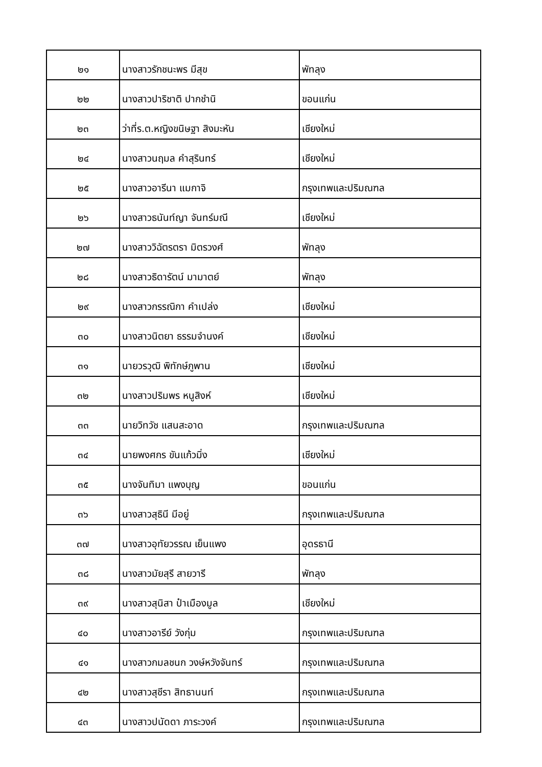| ๒๑ | นางสาวรักชนะพร มีสุข | พัทลุง |
| ๒๒ | นางสาวปาริชาติ ปากชำนิ | ขอนแก่น |
| ๒๓ | ว่าที่ร.ต.หญิงขนิษฐา สิงมะหัน | เชียงใหม่ |
| ๒๔ | นางสาวนฤมล คำสุรินทร์ | เชียงใหม่ |
| ๒๕ | นางสาวอารีนา แมกาจิ | กรุงเทพและปริมณฑล |
| ๒๖ | นางสาวธนันท์ญา จันทร์มณี | เชียงใหม่ |
| ๒๗ | นางสาววิฉัตรตรา มิตรวงศ์ | พัทลุง |
| ๒๘ | นางสาวธิดารัตน์ มามาตย์ | พัทลุง |
| ๒๙ | นางสาวกรรณิกา คำเปล่ง | เชียงใหม่ |
| ๓๐ | นางสาวนิตยา ธรรมจำนงค์ | เชียงใหม่ |
| ๓๑ | นายวรวุฒิ พิทักษ์ภูพาน | เชียงใหม่ |
| ๓๒ | นางสาวปริมพร หนูสิงห์ | เชียงใหม่ |
| ๓๓ | นายวิทวัช แสนสะอาด | กรุงเทพและปริมณฑล |
| ๓๔ | นายพงศกร ขันแก้วมิ่ง | เชียงใหม่ |
| ๓๕ | นางจันทิมา แพงบุญ | ขอนแก่น |
| ๓๖ | นางสาวสุธินี มีอยู่ | กรุงเทพและปริมณฑล |
| ๓๗ | นางสาวอุทัยวรรณ เย็นแพง | อุดรธานี |
| ๓๘ | นางสาวมัยสุรี สายวารี | พัทลุง |
| ๓๙ | นางสาวสุนิสา ป๋าเมืองมูล | เชียงใหม่ |
| ๔๐ | นางสาวอารีย์ วังกุ่ม | กรุงเทพและปริมณฑล |
| ๔๑ | นางสาวกมลชนก วงษ์หวังจันทร์ | กรุงเทพและปริมณฑล |
| ๔๒ | นางสาวสุชีรา สิทธานนท์ | กรุงเทพและปริมณฑล |
| ๔๓ | นางสาวปนัดดา ภาระวงค์ | กรุงเทพและปริมณฑล |